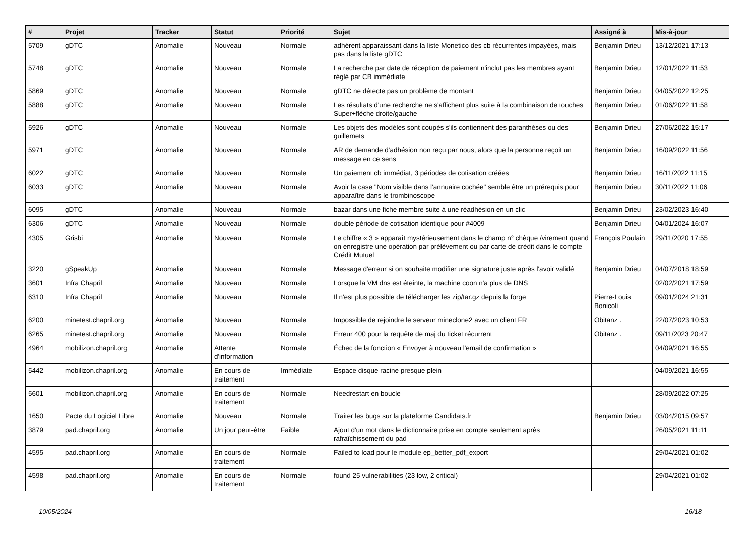| # | Projet | Tracker | Statut | Priorité | Sujet | Assigné à | Mis-à-jour |
| --- | --- | --- | --- | --- | --- | --- | --- |
| 5709 | gDTC | Anomalie | Nouveau | Normale | adhérent apparaissant dans la liste Monetico des cb récurrentes impayées, mais pas dans la liste gDTC | Benjamin Drieu | 13/12/2021 17:13 |
| 5748 | gDTC | Anomalie | Nouveau | Normale | La recherche par date de réception de paiement n'inclut pas les membres ayant réglé par CB immédiate | Benjamin Drieu | 12/01/2022 11:53 |
| 5869 | gDTC | Anomalie | Nouveau | Normale | gDTC ne détecte pas un problème de montant | Benjamin Drieu | 04/05/2022 12:25 |
| 5888 | gDTC | Anomalie | Nouveau | Normale | Les résultats d'une recherche ne s'affichent plus suite à la combinaison de touches Super+flèche droite/gauche | Benjamin Drieu | 01/06/2022 11:58 |
| 5926 | gDTC | Anomalie | Nouveau | Normale | Les objets des modèles sont coupés s'ils contiennent des paranthèses ou des guillemets | Benjamin Drieu | 27/06/2022 15:17 |
| 5971 | gDTC | Anomalie | Nouveau | Normale | AR de demande d'adhésion non reçu par nous, alors que la personne reçoit un message en ce sens | Benjamin Drieu | 16/09/2022 11:56 |
| 6022 | gDTC | Anomalie | Nouveau | Normale | Un paiement cb immédiat, 3 périodes de cotisation créées | Benjamin Drieu | 16/11/2022 11:15 |
| 6033 | gDTC | Anomalie | Nouveau | Normale | Avoir la case "Nom visible dans l'annuaire cochée" semble être un prérequis pour apparaître dans le trombinoscope | Benjamin Drieu | 30/11/2022 11:06 |
| 6095 | gDTC | Anomalie | Nouveau | Normale | bazar dans une fiche membre suite à une réadhésion en un clic | Benjamin Drieu | 23/02/2023 16:40 |
| 6306 | gDTC | Anomalie | Nouveau | Normale | double période de cotisation identique pour #4009 | Benjamin Drieu | 04/01/2024 16:07 |
| 4305 | Grisbi | Anomalie | Nouveau | Normale | Le chiffre « 3 » apparaît mystérieusement dans le champ n° chèque /virement quand on enregistre une opération par prélèvement ou par carte de crédit dans le compte Crédit Mutuel | François Poulain | 29/11/2020 17:55 |
| 3220 | gSpeakUp | Anomalie | Nouveau | Normale | Message d'erreur si on souhaite modifier une signature juste après l'avoir validé | Benjamin Drieu | 04/07/2018 18:59 |
| 3601 | Infra Chapril | Anomalie | Nouveau | Normale | Lorsque la VM dns est éteinte, la machine coon n'a plus de DNS | | 02/02/2021 17:59 |
| 6310 | Infra Chapril | Anomalie | Nouveau | Normale | Il n'est plus possible de télécharger les zip/tar.gz depuis la forge | Pierre-Louis Bonicoli | 09/01/2024 21:31 |
| 6200 | minetest.chapril.org | Anomalie | Nouveau | Normale | Impossible de rejoindre le serveur mineclone2 avec un client FR | Obitanz . | 22/07/2023 10:53 |
| 6265 | minetest.chapril.org | Anomalie | Nouveau | Normale | Erreur 400 pour la requête de maj du ticket récurrent | Obitanz . | 09/11/2023 20:47 |
| 4964 | mobilizon.chapril.org | Anomalie | Attente d'information | Normale | Échec de la fonction « Envoyer à nouveau l'email de confirmation » | | 04/09/2021 16:55 |
| 5442 | mobilizon.chapril.org | Anomalie | En cours de traitement | Immédiate | Espace disque racine presque plein | | 04/09/2021 16:55 |
| 5601 | mobilizon.chapril.org | Anomalie | En cours de traitement | Normale | Needrestart en boucle | | 28/09/2022 07:25 |
| 1650 | Pacte du Logiciel Libre | Anomalie | Nouveau | Normale | Traiter les bugs sur la plateforme Candidats.fr | Benjamin Drieu | 03/04/2015 09:57 |
| 3879 | pad.chapril.org | Anomalie | Un jour peut-être | Faible | Ajout d'un mot dans le dictionnaire prise en compte seulement après rafraîchissement du pad | | 26/05/2021 11:11 |
| 4595 | pad.chapril.org | Anomalie | En cours de traitement | Normale | Failed to load pour le module ep_better_pdf_export | | 29/04/2021 01:02 |
| 4598 | pad.chapril.org | Anomalie | En cours de traitement | Normale | found 25 vulnerabilities (23 low, 2 critical) | | 29/04/2021 01:02 |
10/05/2024 16/18